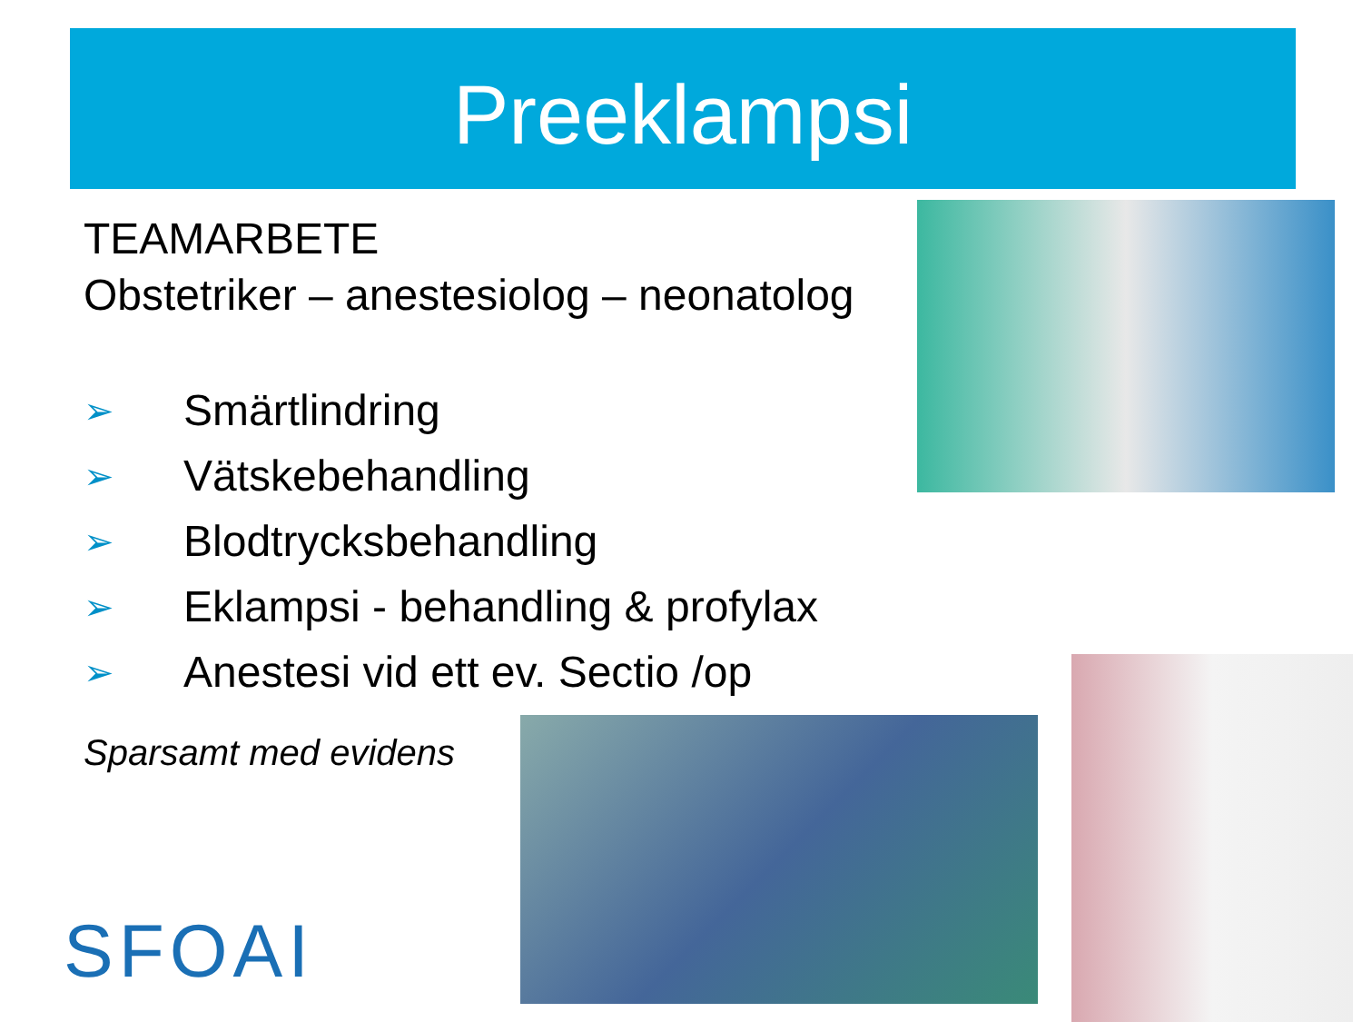Preeklampsi
TEAMARBETE
Obstetriker – anestesiolog – neonatolog
➢ Smärtlindring
➢ Vätskebehandling
➢ Blodtrycksbehandling
➢ Eklampsi - behandling & profylax
➢ Anestesi vid ett ev. Sectio /op
Sparsamt med evidens
SFOAI